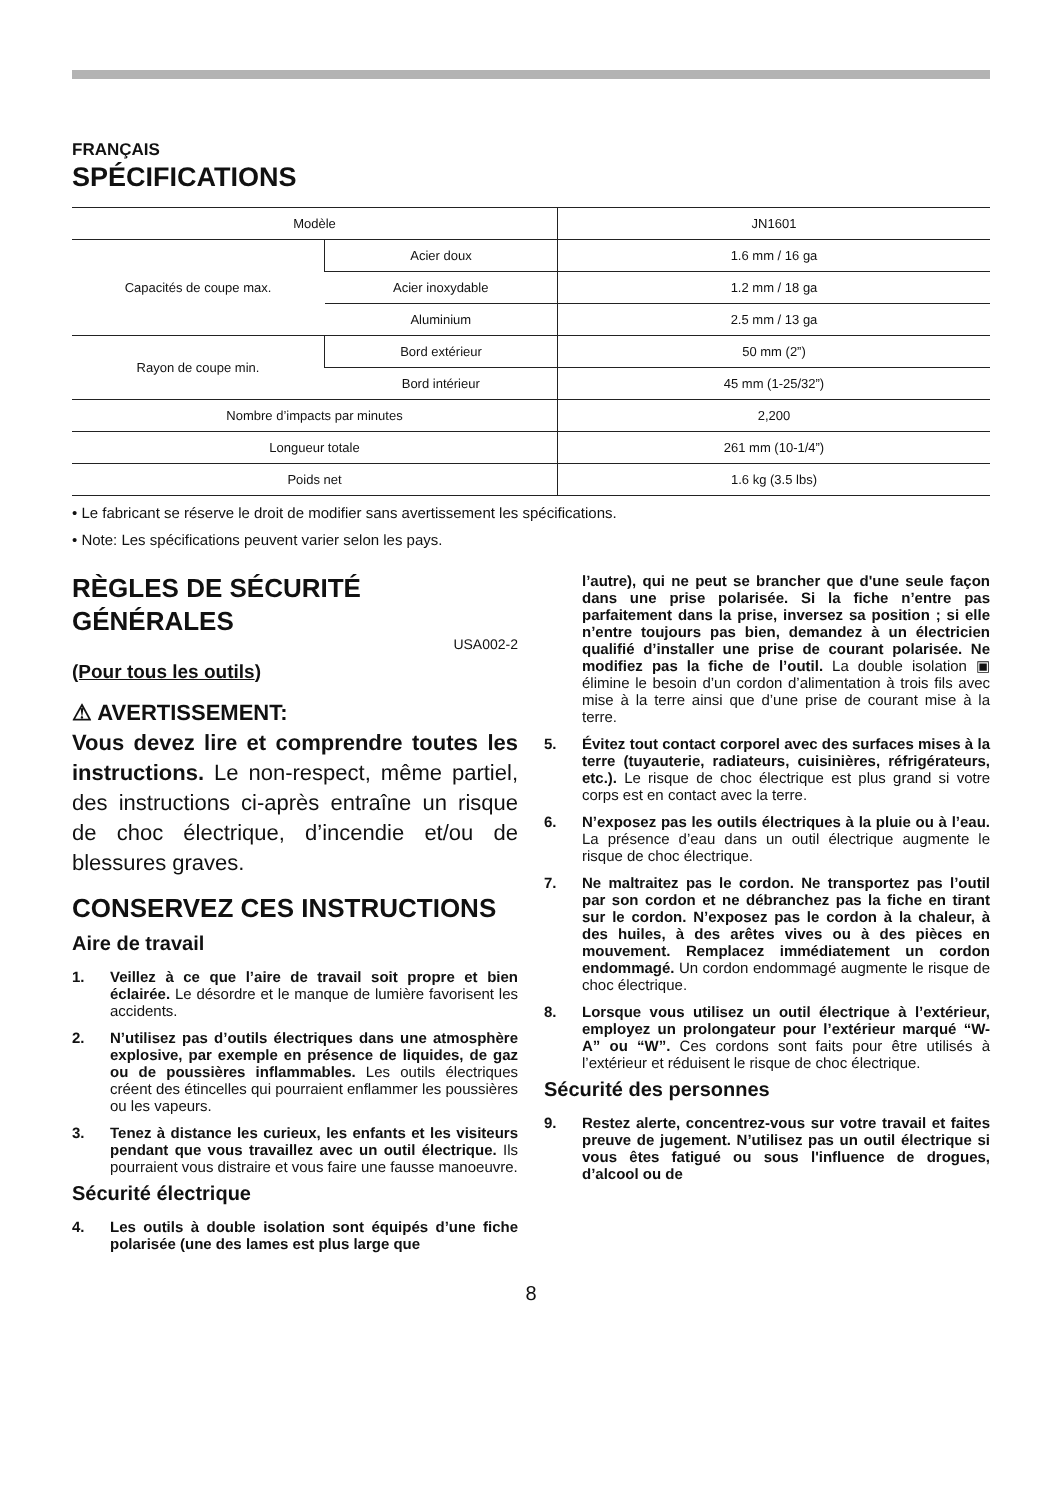FRANÇAIS
SPÉCIFICATIONS
| Modèle | | JN1601 |
| Capacités de coupe max. | Acier doux | 1.6 mm / 16 ga |
| | Acier inoxydable | 1.2 mm / 18 ga |
| | Aluminium | 2.5 mm / 13 ga |
| Rayon de coupe min. | Bord extérieur | 50 mm (2”) |
| | Bord intérieur | 45 mm (1-25/32”) |
| Nombre d’impacts par minutes | | 2,200 |
| Longueur totale | | 261 mm (10-1/4”) |
| Poids net | | 1.6 kg (3.5 lbs) |
• Le fabricant se réserve le droit de modifier sans avertissement les spécifications.
• Note: Les spécifications peuvent varier selon les pays.
RÈGLES DE SÉCURITÉ GÉNÉRALES
USA002-2
(Pour tous les outils)
⚠ AVERTISSEMENT:
Vous devez lire et comprendre toutes les instructions. Le non-respect, même partiel, des instructions ci-après entraîne un risque de choc électrique, d’incendie et/ou de blessures graves.
CONSERVEZ CES INSTRUCTIONS
Aire de travail
1. Veillez à ce que l’aire de travail soit propre et bien éclairée. Le désordre et le manque de lumière favorisent les accidents.
2. N’utilisez pas d’outils électriques dans une atmosphère explosive, par exemple en présence de liquides, de gaz ou de poussières inflammables. Les outils électriques créent des étincelles qui pourraient enflammer les poussières ou les vapeurs.
3. Tenez à distance les curieux, les enfants et les visiteurs pendant que vous travaillez avec un outil électrique. Ils pourraient vous distraire et vous faire une fausse manoeuvre.
Sécurité électrique
4. Les outils à double isolation sont équipés d’une fiche polarisée (une des lames est plus large que
l’autre), qui ne peut se brancher que d'une seule façon dans une prise polarisée. Si la fiche n’entre pas parfaitement dans la prise, inversez sa position ; si elle n’entre toujours pas bien, demandez à un électricien qualifié d’installer une prise de courant polarisée. Ne modifiez pas la fiche de l’outil. La double isolation ▣ élimine le besoin d’un cordon d’alimentation à trois fils avec mise à la terre ainsi que d’une prise de courant mise à la terre.
5. Évitez tout contact corporel avec des surfaces mises à la terre (tuyauterie, radiateurs, cuisinières, réfrigérateurs, etc.). Le risque de choc électrique est plus grand si votre corps est en contact avec la terre.
6. N’exposez pas les outils électriques à la pluie ou à l’eau. La présence d’eau dans un outil électrique augmente le risque de choc électrique.
7. Ne maltraitez pas le cordon. Ne transportez pas l’outil par son cordon et ne débranchez pas la fiche en tirant sur le cordon. N’exposez pas le cordon à la chaleur, à des huiles, à des arêtes vives ou à des pièces en mouvement. Remplacez immédiatement un cordon endommagé. Un cordon endommagé augmente le risque de choc électrique.
8. Lorsque vous utilisez un outil électrique à l’extérieur, employez un prolongateur pour l’extérieur marqué “W-A” ou “W”. Ces cordons sont faits pour être utilisés à l’extérieur et réduisent le risque de choc électrique.
Sécurité des personnes
9. Restez alerte, concentrez-vous sur votre travail et faites preuve de jugement. N’utilisez pas un outil électrique si vous êtes fatigué ou sous l'influence de drogues, d’alcool ou de
8